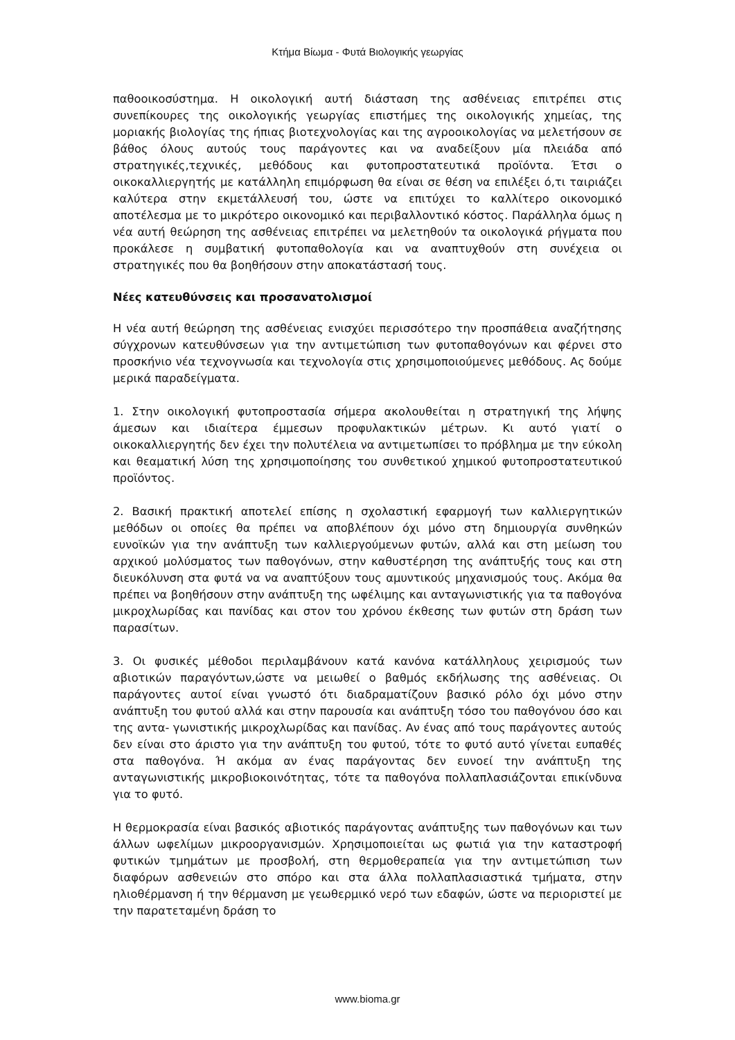Κτήμα Βίωμα - Φυτά Βιολογικής γεωργίας
παθοοικοσύστημα. Η οικολογική αυτή διάσταση της ασθένειας επιτρέπει στις συνεπίκουρες της οικολογικής γεωργίας επιστήμες της οικολογικής χημείας, της μοριακής βιολογίας της ήπιας βιοτεχνολογίας και της αγροοικολογίας να μελετήσουν σε βάθος όλους αυτούς τους παράγοντες και να αναδείξουν μία πλειάδα από στρατηγικές,τεχνικές, μεθόδους και φυτοπροστατευτικά προϊόντα. Έτσι ο οικοκαλλιεργητής με κατάλληλη επιμόρφωση θα είναι σε θέση να επιλέξει ό,τι ταιριάζει καλύτερα στην εκμετάλλευσή του, ώστε να επιτύχει το καλλίτερο οικονομικό αποτέλεσμα με το μικρότερο οικονομικό και περιβαλλοντικό κόστος. Παράλληλα όμως η νέα αυτή θεώρηση της ασθένειας επιτρέπει να μελετηθούν τα οικολογικά ρήγματα που προκάλεσε η συμβατική φυτοπαθολογία και να αναπτυχθούν στη συνέχεια οι στρατηγικές που θα βοηθήσουν στην αποκατάστασή τους.
Νέες κατευθύνσεις και προσανατολισμοί
Η νέα αυτή θεώρηση της ασθένειας ενισχύει περισσότερο την προσπάθεια αναζήτησης σύγχρονων κατευθύνσεων για την αντιμετώπιση των φυτοπαθογόνων και φέρνει στο προσκήνιο νέα τεχνογνωσία και τεχνολογία στις χρησιμοποιούμενες μεθόδους. Ας δούμε μερικά παραδείγματα.
1. Στην οικολογική φυτοπροστασία σήμερα ακολουθείται η στρατηγική της λήψης άμεσων και ιδιαίτερα έμμεσων προφυλακτικών μέτρων. Κι αυτό γιατί ο οικοκαλλιεργητής δεν έχει την πολυτέλεια να αντιμετωπίσει το πρόβλημα με την εύκολη και θεαματική λύση της χρησιμοποίησης του συνθετικού χημικού φυτοπροστατευτικού προϊόντος.
2. Βασική πρακτική αποτελεί επίσης η σχολαστική εφαρμογή των καλλιεργητικών μεθόδων οι οποίες θα πρέπει να αποβλέπουν όχι μόνο στη δημιουργία συνθηκών ευνοϊκών για την ανάπτυξη των καλλιεργούμενων φυτών, αλλά και στη μείωση του αρχικού μολύσματος των παθογόνων, στην καθυστέρηση της ανάπτυξής τους και στη διευκόλυνση στα φυτά να να αναπτύξουν τους αμυντικούς μηχανισμούς τους. Ακόμα θα πρέπει να βοηθήσουν στην ανάπτυξη της ωφέλιμης και ανταγωνιστικής για τα παθογόνα μικροχλωρίδας και πανίδας και στον του χρόνου έκθεσης των φυτών στη δράση των παρασίτων.
3. Οι φυσικές μέθοδοι περιλαμβάνουν κατά κανόνα κατάλληλους χειρισμούς των αβιοτικών παραγόντων,ώστε να μειωθεί ο βαθμός εκδήλωσης της ασθένειας. Οι παράγοντες αυτοί είναι γνωστό ότι διαδραματίζουν βασικό ρόλο όχι μόνο στην ανάπτυξη του φυτού αλλά και στην παρουσία και ανάπτυξη τόσο του παθογόνου όσο και της αντα- γωνιστικής μικροχλωρίδας και πανίδας. Αν ένας από τους παράγοντες αυτούς δεν είναι στο άριστο για την ανάπτυξη του φυτού, τότε το φυτό αυτό γίνεται ευπαθές στα παθογόνα. Ή ακόμα αν ένας παράγοντας δεν ευνοεί την ανάπτυξη της ανταγωνιστικής μικροβιοκοινότητας, τότε τα παθογόνα πολλαπλασιάζονται επικίνδυνα για το φυτό.
Η θερμοκρασία είναι βασικός αβιοτικός παράγοντας ανάπτυξης των παθογόνων και των άλλων ωφελίμων μικροοργανισμών. Χρησιμοποιείται ως φωτιά για την καταστροφή φυτικών τμημάτων με προσβολή, στη θερμοθεραπεία για την αντιμετώπιση των διαφόρων ασθενειών στο σπόρο και στα άλλα πολλαπλασιαστικά τμήματα, στην ηλιοθέρμανση ή την θέρμανση με γεωθερμικό νερό των εδαφών, ώστε να περιοριστεί με την παρατεταμένη δράση το
www.bioma.gr